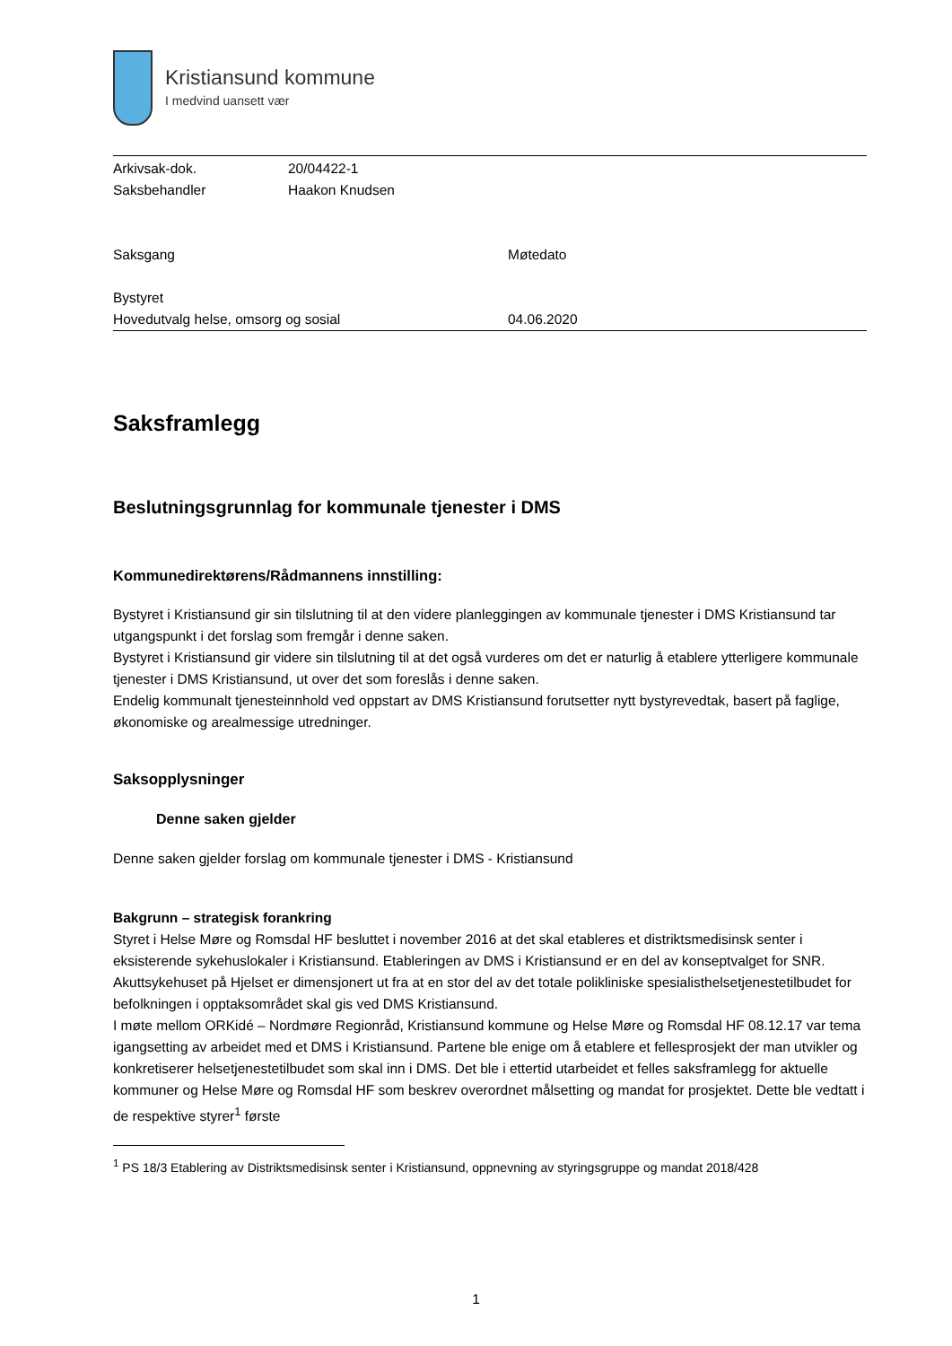Kristiansund kommune
I medvind uansett vær
| Arkivsak-dok. | 20/04422-1 |
| Saksbehandler | Haakon Knudsen |
| Saksgang | Møtedato |
| Bystyret | |
| Hovedutvalg helse, omsorg og sosial | 04.06.2020 |
Saksframlegg
Beslutningsgrunnlag for kommunale tjenester i DMS
Kommunedirektørens/Rådmannens innstilling:
Bystyret i Kristiansund gir sin tilslutning til at den videre planleggingen av kommunale tjenester i DMS Kristiansund tar utgangspunkt i det forslag som fremgår i denne saken.
Bystyret i Kristiansund gir videre sin tilslutning til at det også vurderes om det er naturlig å etablere ytterligere kommunale tjenester i DMS Kristiansund, ut over det som foreslås i denne saken.
Endelig kommunalt tjenesteinnhold ved oppstart av DMS Kristiansund forutsetter nytt bystyrevedtak, basert på faglige, økonomiske og arealmessige utredninger.
Saksopplysninger
Denne saken gjelder
Denne saken gjelder forslag om kommunale tjenester i DMS - Kristiansund
Bakgrunn – strategisk forankring
Styret i Helse Møre og Romsdal HF besluttet i november 2016 at det skal etableres et distriktsmedisinsk senter i eksisterende sykehuslokaler i Kristiansund. Etableringen av DMS i Kristiansund er en del av konseptvalget for SNR. Akuttsykehuset på Hjelset er dimensjonert ut fra at en stor del av det totale polikliniske spesialisthelsetjenestetilbudet for befolkningen i opptaksområdet skal gis ved DMS Kristiansund.
I møte mellom ORKidé – Nordmøre Regionråd, Kristiansund kommune og Helse Møre og Romsdal HF 08.12.17 var tema igangsetting av arbeidet med et DMS i Kristiansund. Partene ble enige om å etablere et fellesprosjekt der man utvikler og konkretiserer helsetjenestetilbudet som skal inn i DMS. Det ble i ettertid utarbeidet et felles saksframlegg for aktuelle kommuner og Helse Møre og Romsdal HF som beskrev overordnet målsetting og mandat for prosjektet. Dette ble vedtatt i de respektive styrer<sup>1</sup> første
<sup>1</sup> PS 18/3 Etablering av Distriktsmedisinsk senter i Kristiansund, oppnevning av styringsgruppe og mandat 2018/428
1